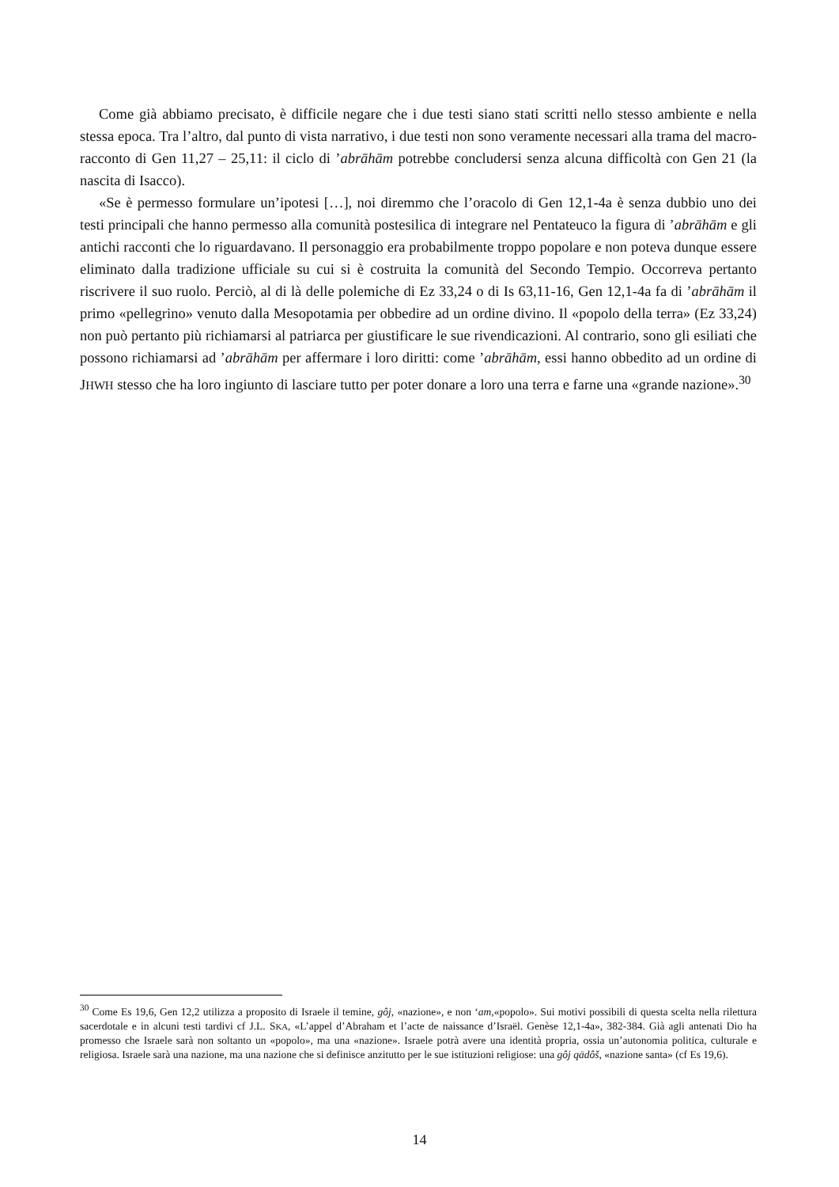Come già abbiamo precisato, è difficile negare che i due testi siano stati scritti nello stesso ambiente e nella stessa epoca. Tra l’altro, dal punto di vista narrativo, i due testi non sono veramente necessari alla trama del macro-racconto di Gen 11,27 – 25,11: il ciclo di ’abrāhām potrebbe concludersi senza alcuna difficoltà con Gen 21 (la nascita di Isacco).
«Se è permesso formulare un’ipotesi […], noi diremmo che l’oracolo di Gen 12,1-4a è senza dubbio uno dei testi principali che hanno permesso alla comunità postesilica di integrare nel Pentateuco la figura di ’abrāhām e gli antichi racconti che lo riguardavano. Il personaggio era probabilmente troppo popolare e non poteva dunque essere eliminato dalla tradizione ufficiale su cui si è costruita la comunità del Secondo Tempio. Occorreva pertanto riscrivere il suo ruolo. Perciò, al di là delle polemiche di Ez 33,24 o di Is 63,11-16, Gen 12,1-4a fa di ’abrāhām il primo «pellegrino» venuto dalla Mesopotamia per obbedire ad un ordine divino. Il «popolo della terra» (Ez 33,24) non può pertanto più richiamarsi al patriarca per giustificare le sue rivendicazioni. Al contrario, sono gli esiliati che possono richiamarsi ad ’abrāhām per affermare i loro diritti: come ’abrāhām, essi hanno obbedito ad un ordine di JHWH stesso che ha loro ingiunto di lasciare tutto per poter donare a loro una terra e farne una «grande nazione».<sup>30</sup>
<sup>30</sup> Come Es 19,6, Gen 12,2 utilizza a proposito di Israele il temine, gôj, «nazione», e non ‘am,«popolo». Sui motivi possibili di questa scelta nella rilettura sacerdotale e in alcuni testi tardivi cf J.L. SKA, «L’appel d’Abraham et l’acte de naissance d’Israël. Genèse 12,1-4a», 382-384. Già agli antenati Dio ha promesso che Israele sarà non soltanto un «popolo», ma una «nazione». Israele potrà avere una identità propria, ossia un’autonomia politica, culturale e religiosa. Israele sarà una nazione, ma una nazione che si definisce anzitutto per le sue istituzioni religiose: una gôj qādôš, «nazione santa» (cf Es 19,6).
14